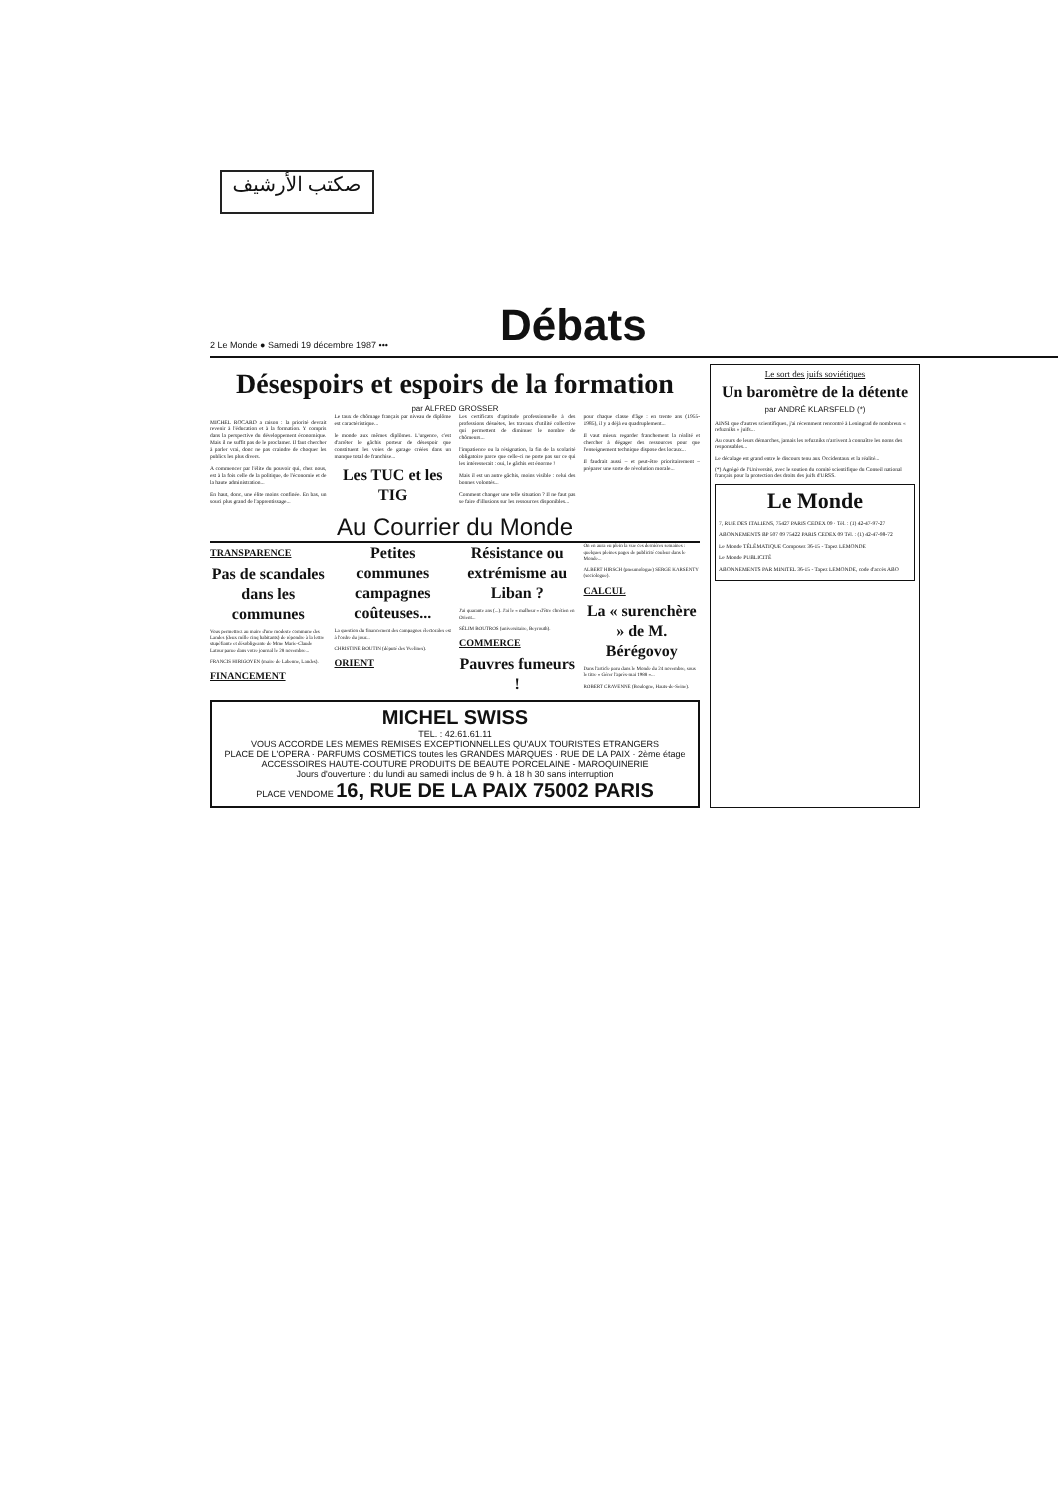صكتب الأرشيف
2 Le Monde ● Samedi 19 décembre 1987 •••
Débats
Désespoirs et espoirs de la formation
par ALFRED GROSSER
MICHEL ROCARD a raison : la priorité devrait revenir à l'éducation et à la formation. Y compris dans la perspective du développement économique. Mais il ne suffit pas de le proclamer. Il faut chercher à parler vrai, donc ne pas craindre de choquer les publics les plus divers.
A commencer par l'élite du pouvoir qui, chez nous, est à la fois celle de la politique, de l'économie et de la haute administration...
En haut, donc, une élite moins confinée. En bas, un souci plus grand de l'apprentissage...
Le taux de chômage français par niveau de diplôme est caractéristique...
le monde aux mêmes diplômes. L'urgence, c'est d'arrêter le gâchis porteur de désespoir que constituent les voies de garage créées dans un manque total de franchise...
Les TUC et les TIG
Les certificats d'aptitude professionnelle à des professions désuètes, les travaux d'utilité collective qui permettent de diminuer le nombre de chômeurs...
l'impatience ou la résignation, la fin de la scolarité obligatoire parce que celle-ci ne porte pas sur ce qui les intéresserait : oui, le gâchis est énorme !
Mais il est un autre gâchis, moins visible : celui des bonnes volontés...
Comment changer une telle situation ? Il ne faut pas se faire d'illusions sur les ressources disponibles...
pour chaque classe d'âge : en trente ans (1955-1985), il y a déjà eu quadruplement...
Il vaut mieux regarder franchement la réalité et chercher à dégager des ressources pour que l'enseignement technique dispose des locaux...
Il faudrait aussi – et peut-être prioritairement – préparer une sorte de révolution morale...
Au Courrier du Monde
TRANSPARENCE
Pas de scandales dans les communes
Vous permettrez au maire d'une modeste commune des Landes (deux mille cinq habitants) de répondre à la lettre stupéfiante et désobligeante de Mme Marie-Claude Latour parue dans votre journal le 28 novembre...
FRANCIS HIRIGOYEN (maire de Labenne, Landes).
FINANCEMENT
Petites communes campagnes coûteuses...
La question du financement des campagnes électorales est à l'ordre du jour...
CHRISTINE BOUTIN (député des Yvelines).
ORIENT
Résistance ou extrémisme au Liban ?
J'ai quarante ans (...). J'ai le « malheur » d'être chrétien en Orient...
SÉLIM BOUTROS (universitaire, Beyrouth).
COMMERCE
Pauvres fumeurs !
On en aura eu plein la vue ces dernières semaines : quelques pleines pages de publicité couleur dans le Monde...
ALBERT HIRSCH (pneumologue) SERGE KARSENTY (sociologue).
CALCUL
La « surenchère » de M. Bérégovoy
Dans l'article paru dans le Monde du 24 novembre, sous le titre « Gérer l'après-mai 1988 »...
ROBERT CRAVENNE (Boulogne, Hauts-de-Seine).
MICHEL SWISS
TEL. : 42.61.61.11
VOUS ACCORDE LES MEMES REMISES EXCEPTIONNELLES QU'AUX TOURISTES ETRANGERS
PLACE DE L'OPERA · PARFUMS COSMETICS toutes les GRANDES MARQUES · RUE DE LA PAIX · 2ème étage
ACCESSOIRES HAUTE-COUTURE PRODUITS DE BEAUTE PORCELAINE - MAROQUINERIE
Jours d'ouverture : du lundi au samedi inclus de 9 h. à 18 h 30 sans interruption
PLACE VENDOME 16, RUE DE LA PAIX 75002 PARIS
Le sort des juifs soviétiques
Un baromètre de la détente
par ANDRÉ KLARSFELD (*)
AINSI que d'autres scientifiques, j'ai récemment rencontré à Leningrad de nombreux « refuzniks » juifs...
Au cours de leurs démarches, jamais les refuzniks n'arrivent à connaître les noms des responsables...
Le décalage est grand entre le discours tenu aux Occidentaux et la réalité...
(*) Agrégé de l'Université, avec le soutien du comité scientifique du Conseil national français pour la protection des droits des juifs d'URSS.
Le Monde
7, RUE DES ITALIENS, 75427 PARIS CEDEX 09 · Tél. : (1) 42-47-97-27
ABONNEMENTS BP 507 09 75422 PARIS CEDEX 09 Tél. : (1) 42-47-98-72
Le Monde TÉLÉMATIQUE Composez 36-15 - Tapez LEMONDE
Le Monde PUBLICITÉ
ABONNEMENTS PAR MINITEL 36-15 - Tapez LEMONDE, code d'accès ABO